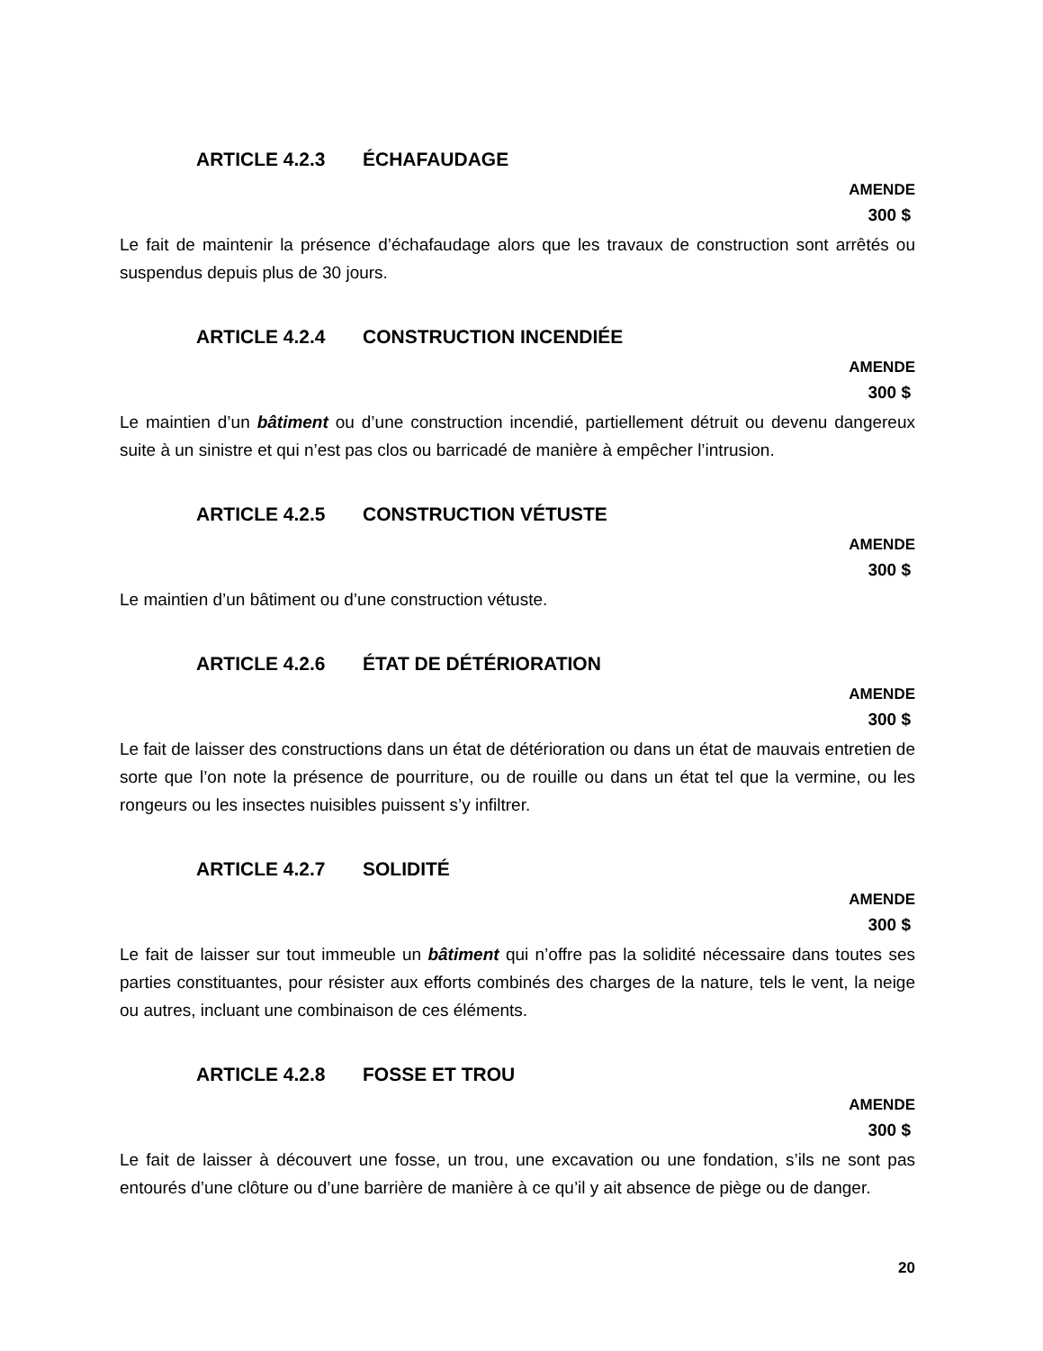ARTICLE 4.2.3 ÉCHAFAUDAGE
AMENDE
300 $
Le fait de maintenir la présence d’échafaudage alors que les travaux de construction sont arrêtés ou suspendus depuis plus de 30 jours.
ARTICLE 4.2.4 CONSTRUCTION INCENDIÉE
AMENDE
300 $
Le maintien d’un bâtiment ou d’une construction incendié, partiellement détruit ou devenu dangereux suite à un sinistre et qui n’est pas clos ou barricadé de manière à empêcher l’intrusion.
ARTICLE 4.2.5 CONSTRUCTION VÉTUSTE
AMENDE
300 $
Le maintien d’un bâtiment ou d’une construction vétuste.
ARTICLE 4.2.6 ÉTAT DE DÉTÉRIORATION
AMENDE
300 $
Le fait de laisser des constructions dans un état de détérioration ou dans un état de mauvais entretien de sorte que l’on note la présence de pourriture, ou de rouille ou dans un état tel que la vermine, ou les rongeurs ou les insectes nuisibles puissent s’y infiltrer.
ARTICLE 4.2.7 SOLIDITÉ
AMENDE
300 $
Le fait de laisser sur tout immeuble un bâtiment qui n’offre pas la solidité nécessaire dans toutes ses parties constituantes, pour résister aux efforts combinés des charges de la nature, tels le vent, la neige ou autres, incluant une combinaison de ces éléments.
ARTICLE 4.2.8 FOSSE ET TROU
AMENDE
300 $
Le fait de laisser à découvert une fosse, un trou, une excavation ou une fondation, s’ils ne sont pas entourés d’une clôture ou d’une barrière de manière à ce qu’il y ait absence de piège ou de danger.
20